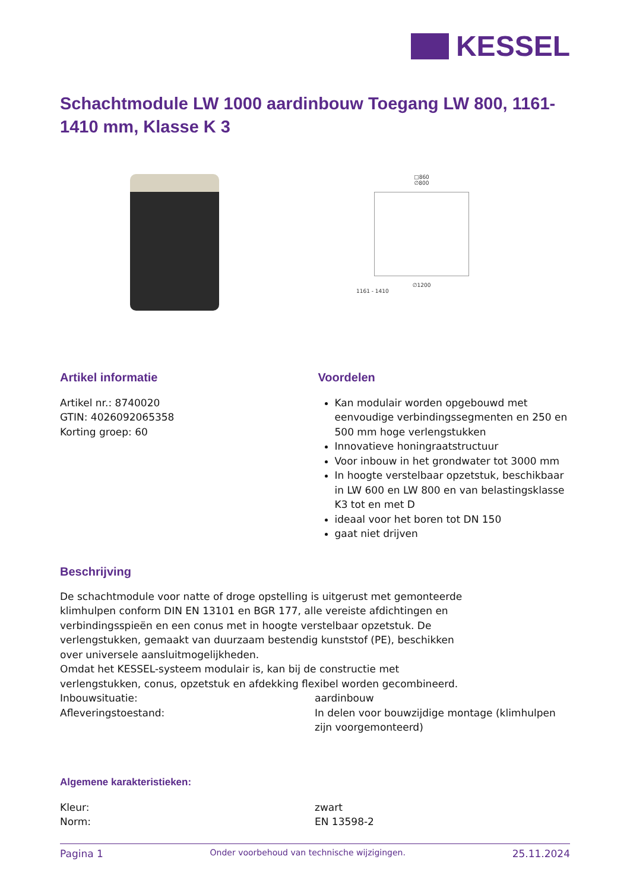KESSEL
Schachtmodule LW 1000 aardinbouw Toegang LW 800, 1161-1410 mm, Klasse K 3
□860
∅800
∅1200
1161 - 1410
Artikel informatie
Artikel nr.: 8740020
GTIN: 4026092065358
Korting groep: 60
Voordelen
Kan modulair worden opgebouwd met eenvoudige verbindingssegmenten en 250 en 500 mm hoge verlengstukken
Innovatieve honingraatstructuur
Voor inbouw in het grondwater tot 3000 mm
In hoogte verstelbaar opzetstuk, beschikbaar in LW 600 en LW 800 en van belastingsklasse K3 tot en met D
ideaal voor het boren tot DN 150
gaat niet drijven
Beschrijving
De schachtmodule voor natte of droge opstelling is uitgerust met gemonteerde klimhulpen conform DIN EN 13101 en BGR 177, alle vereiste afdichtingen en verbindingsspieën en een conus met in hoogte verstelbaar opzetstuk. De verlengstukken, gemaakt van duurzaam bestendig kunststof (PE), beschikken over universele aansluitmogelijkheden.
Omdat het KESSEL-systeem modulair is, kan bij de constructie met verlengstukken, conus, opzetstuk en afdekking flexibel worden gecombineerd.
Inbouwsituatie: aardinbouw
Afleveringstoestand: In delen voor bouwzijdige montage (klimhulpen zijn voorgemonteerd)
Algemene karakteristieken:
Kleur: zwart
Norm: EN 13598-2
Pagina 1 Onder voorbehoud van technische wijzigingen. 25.11.2024